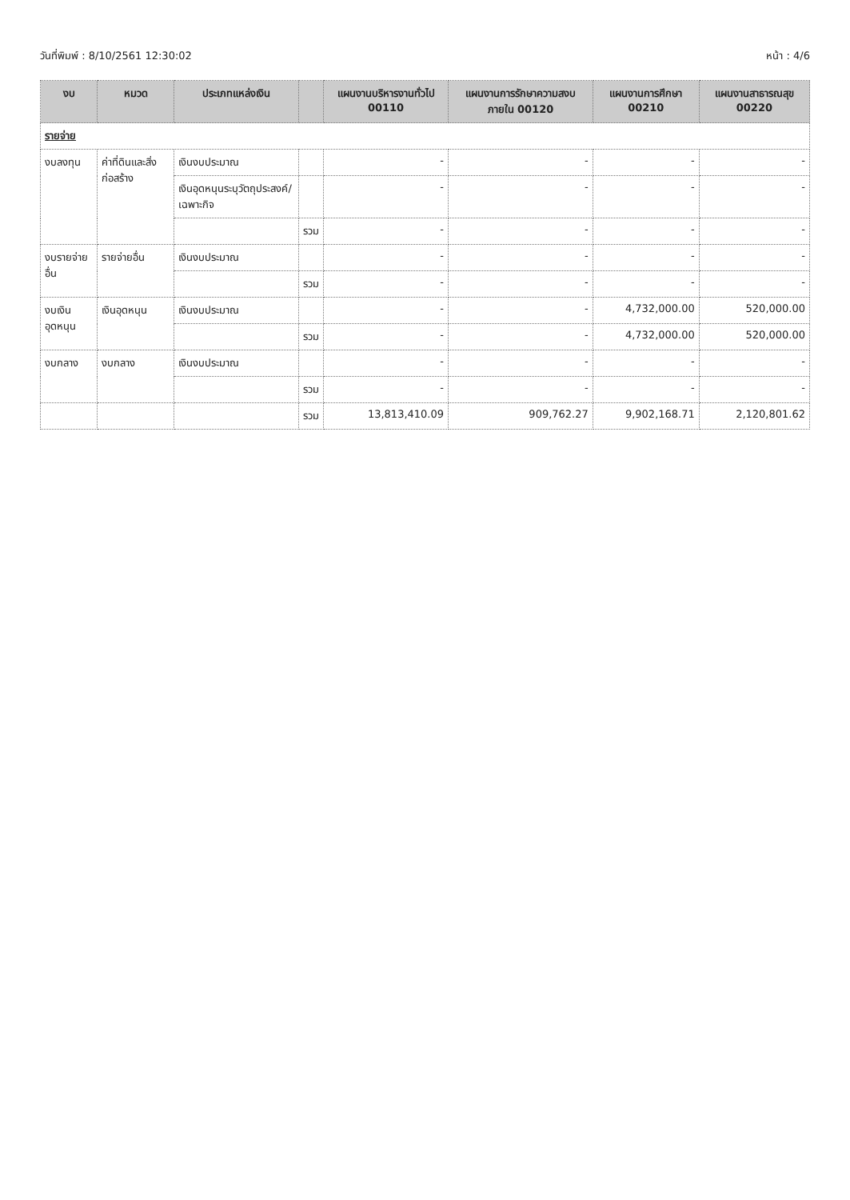วันที่พิมพ์ : 8/10/2561 12:30:02 หน้า : 4/6
| งบ | หมวด | ประเภทแหล่งเงิน | | แผนงานบริหารงานทั่วไป 00110 | แผนงานการรักษาความสงบภายใน 00120 | แผนงานการศึกษา 00210 | แผนงานสาธารณสุข 00220 |
| --- | --- | --- | --- | --- | --- | --- | --- |
| รายจ่าย | | | | | | | |
| งบลงทุน | ค่าที่ดินและสิ่งก่อสร้าง | เงินงบประมาณ | | - | - | - | - |
| | | เงินอุดหนุนระบุวัตถุประสงค์/เฉพาะกิจ | | - | - | - | - |
| | | | รวม | - | - | - | - |
| งบรายจ่ายอื่น | รายจ่ายอื่น | เงินงบประมาณ | | - | - | - | - |
| | | | รวม | - | - | - | - |
| งบเงินอุดหนุน | เงินอุดหนุน | เงินงบประมาณ | | - | - | 4,732,000.00 | 520,000.00 |
| | | | รวม | - | - | 4,732,000.00 | 520,000.00 |
| งบกลาง | งบกลาง | เงินงบประมาณ | | - | - | - | - |
| | | | รวม | - | - | - | - |
| | | | รวม | 13,813,410.09 | 909,762.27 | 9,902,168.71 | 2,120,801.62 |